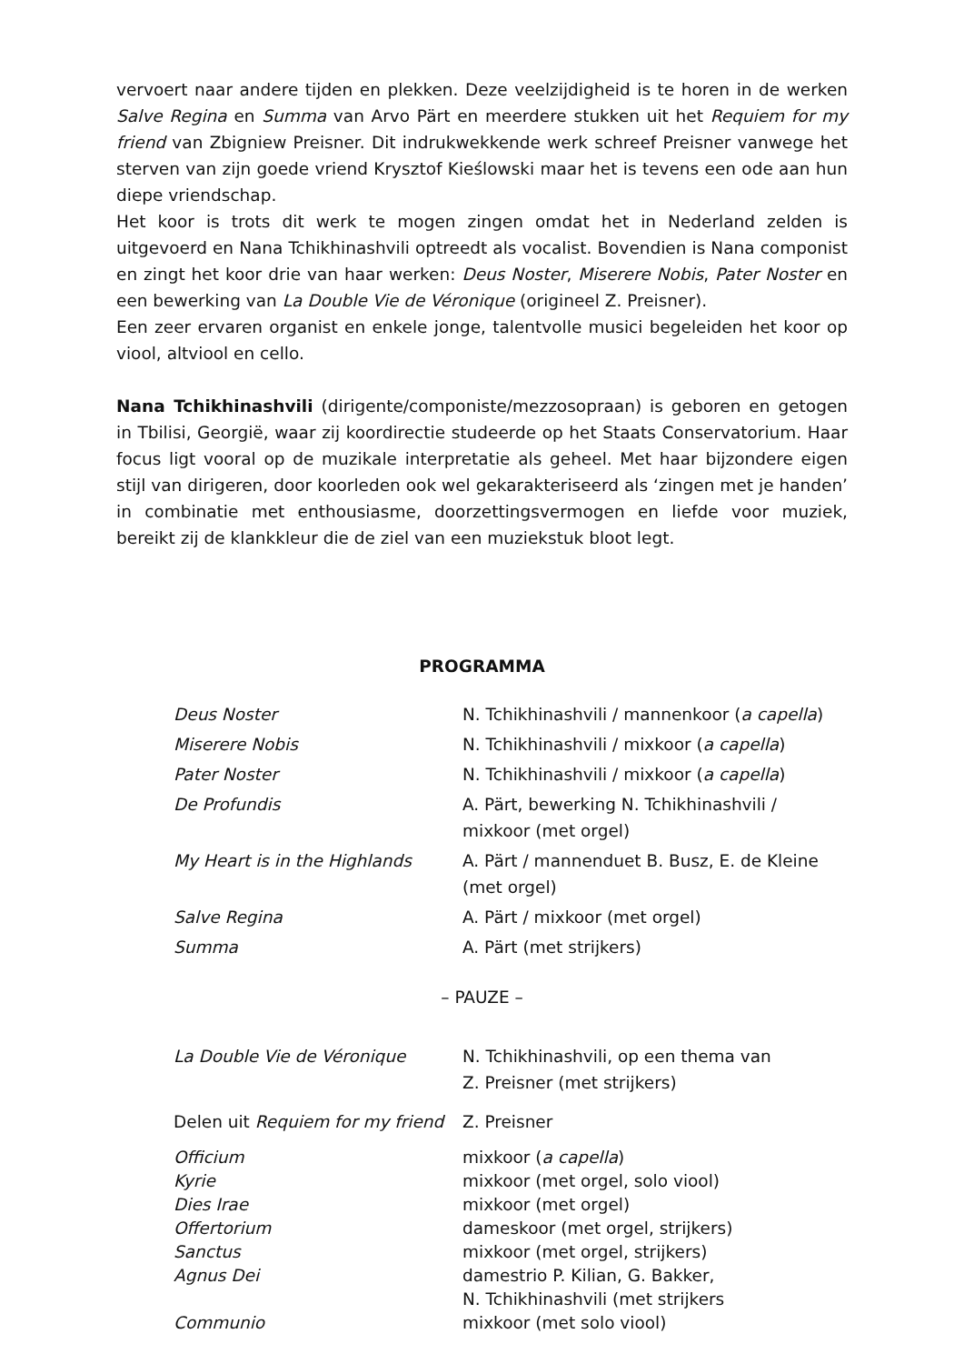vervoert naar andere tijden en plekken. Deze veelzijdigheid is te horen in de werken Salve Regina en Summa van Arvo Pärt en meerdere stukken uit het Requiem for my friend van Zbigniew Preisner. Dit indrukwekkende werk schreef Preisner vanwege het sterven van zijn goede vriend Krysztof Kieślowski maar het is tevens een ode aan hun diepe vriendschap.
Het koor is trots dit werk te mogen zingen omdat het in Nederland zelden is uitgevoerd en Nana Tchikhinashvili optreedt als vocalist. Bovendien is Nana componist en zingt het koor drie van haar werken: Deus Noster, Miserere Nobis, Pater Noster en een bewerking van La Double Vie de Véronique (origineel Z. Preisner).
Een zeer ervaren organist en enkele jonge, talentvolle musici begeleiden het koor op viool, altviool en cello.
Nana Tchikhinashvili (dirigente/componiste/mezzosopraan) is geboren en getogen in Tbilisi, Georgië, waar zij koordirectie studeerde op het Staats Conservatorium. Haar focus ligt vooral op de muzikale interpretatie als geheel. Met haar bijzondere eigen stijl van dirigeren, door koorleden ook wel gekarakteriseerd als ‘zingen met je handen’ in combinatie met enthousiasme, doorzettingsvermogen en liefde voor muziek, bereikt zij de klankkleur die de ziel van een muziekstuk bloot legt.
PROGRAMMA
| Deus Noster | N. Tchikhinashvili / mannenkoor ( a capella ) |
| Miserere Nobis | N. Tchikhinashvili / mixkoor ( a capella ) |
| Pater Noster | N. Tchikhinashvili / mixkoor ( a capella ) |
| De Profundis | A. Pärt, bewerking N. Tchikhinashvili / mixkoor (met orgel) |
| My Heart is in the Highlands | A. Pärt / mannenduet B. Busz, E. de Kleine (met orgel) |
| Salve Regina | A. Pärt / mixkoor (met orgel) |
| Summa | A. Pärt (met strijkers) |
– PAUZE –
| La Double Vie de Véronique | N. Tchikhinashvili, op een thema van Z. Preisner (met strijkers) |
| Delen uit Requiem for my friend | Z. Preisner |
| Officium | mixkoor ( a capella ) |
| Kyrie | mixkoor (met orgel, solo viool) |
| Dies Irae | mixkoor (met orgel) |
| Offertorium | dameskoor (met orgel, strijkers) |
| Sanctus | mixkoor (met orgel, strijkers) |
| Agnus Dei | damestrio P. Kilian, G. Bakker, N. Tchikhinashvili (met strijkers |
| Communio | mixkoor (met solo viool) |